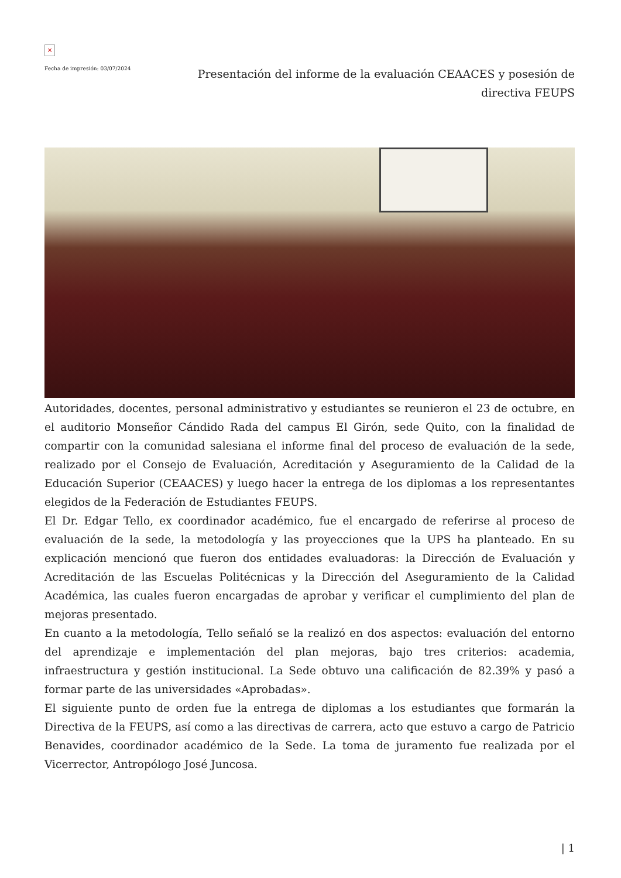×
Fecha de impresión: 03/07/2024
Presentación del informe de la evaluación CEAACES y posesión de directiva FEUPS
Autoridades, docentes, personal administrativo y estudiantes se reunieron el 23 de octubre, en el auditorio Monseñor Cándido Rada del campus El Girón, sede Quito, con la finalidad de compartir con la comunidad salesiana el informe final del proceso de evaluación de la sede, realizado por el Consejo de Evaluación, Acreditación y Aseguramiento de la Calidad de la Educación Superior (CEAACES) y luego hacer la entrega de los diplomas a los representantes elegidos de la Federación de Estudiantes FEUPS.
El Dr. Edgar Tello, ex coordinador académico, fue el encargado de referirse al proceso de evaluación de la sede, la metodología y las proyecciones que la UPS ha planteado. En su explicación mencionó que fueron dos entidades evaluadoras: la Dirección de Evaluación y Acreditación de las Escuelas Politécnicas y la Dirección del Aseguramiento de la Calidad Académica, las cuales fueron encargadas de aprobar y verificar el cumplimiento del plan de mejoras presentado.
En cuanto a la metodología, Tello señaló se la realizó en dos aspectos: evaluación del entorno del aprendizaje e implementación del plan mejoras, bajo tres criterios: academia, infraestructura y gestión institucional. La Sede obtuvo una calificación de 82.39% y pasó a formar parte de las universidades «Aprobadas».
El siguiente punto de orden fue la entrega de diplomas a los estudiantes que formarán la Directiva de la FEUPS, así como a las directivas de carrera, acto que estuvo a cargo de Patricio Benavides, coordinador académico de la Sede. La toma de juramento fue realizada por el Vicerrector, Antropólogo José Juncosa.
| 1